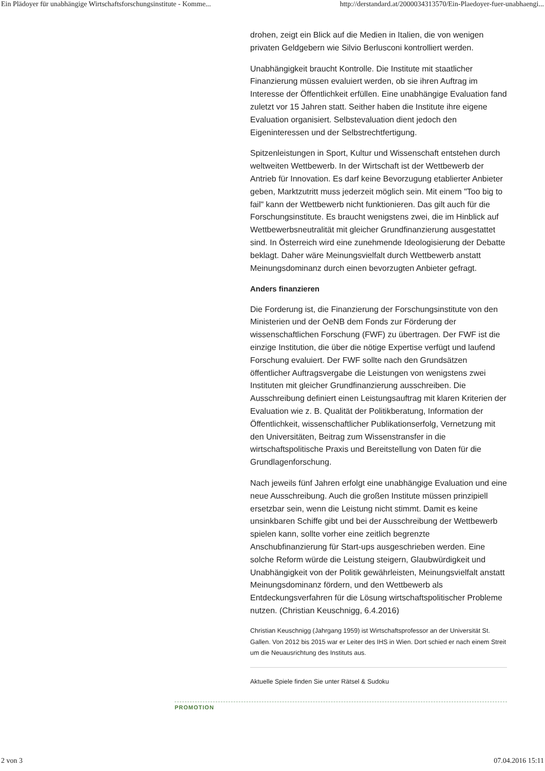Ein Plädoyer für unabhängige Wirtschaftsforschungsinstitute - Komme... http://derstandard.at/2000034313570/Ein-Plaedoyer-fuer-unabhaengi...
drohen, zeigt ein Blick auf die Medien in Italien, die von wenigen privaten Geldgebern wie Silvio Berlusconi kontrolliert werden.
Unabhängigkeit braucht Kontrolle. Die Institute mit staatlicher Finanzierung müssen evaluiert werden, ob sie ihren Auftrag im Interesse der Öffentlichkeit erfüllen. Eine unabhängige Evaluation fand zuletzt vor 15 Jahren statt. Seither haben die Institute ihre eigene Evaluation organisiert. Selbstevaluation dient jedoch den Eigeninteressen und der Selbstrechtfertigung.
Spitzenleistungen in Sport, Kultur und Wissenschaft entstehen durch weltweiten Wettbewerb. In der Wirtschaft ist der Wettbewerb der Antrieb für Innovation. Es darf keine Bevorzugung etablierter Anbieter geben, Marktzutritt muss jederzeit möglich sein. Mit einem "Too big to fail" kann der Wettbewerb nicht funktionieren. Das gilt auch für die Forschungsinstitute. Es braucht wenigstens zwei, die im Hinblick auf Wettbewerbsneutralität mit gleicher Grundfinanzierung ausgestattet sind. In Österreich wird eine zunehmende Ideologisierung der Debatte beklagt. Daher wäre Meinungsvielfalt durch Wettbewerb anstatt Meinungsdominanz durch einen bevorzugten Anbieter gefragt.
Anders finanzieren
Die Forderung ist, die Finanzierung der Forschungsinstitute von den Ministerien und der OeNB dem Fonds zur Förderung der wissenschaftlichen Forschung (FWF) zu übertragen. Der FWF ist die einzige Institution, die über die nötige Expertise verfügt und laufend Forschung evaluiert. Der FWF sollte nach den Grundsätzen öffentlicher Auftragsvergabe die Leistungen von wenigstens zwei Instituten mit gleicher Grundfinanzierung ausschreiben. Die Ausschreibung definiert einen Leistungsauftrag mit klaren Kriterien der Evaluation wie z. B. Qualität der Politikberatung, Information der Öffentlichkeit, wissenschaftlicher Publikationserfolg, Vernetzung mit den Universitäten, Beitrag zum Wissenstransfer in die wirtschaftspolitische Praxis und Bereitstellung von Daten für die Grundlagenforschung.
Nach jeweils fünf Jahren erfolgt eine unabhängige Evaluation und eine neue Ausschreibung. Auch die großen Institute müssen prinzipiell ersetzbar sein, wenn die Leistung nicht stimmt. Damit es keine unsinkbaren Schiffe gibt und bei der Ausschreibung der Wettbewerb spielen kann, sollte vorher eine zeitlich begrenzte Anschubfinanzierung für Start-ups ausgeschrieben werden. Eine solche Reform würde die Leistung steigern, Glaubwürdigkeit und Unabhängigkeit von der Politik gewährleisten, Meinungsvielfalt anstatt Meinungsdominanz fördern, und den Wettbewerb als Entdeckungsverfahren für die Lösung wirtschaftspolitischer Probleme nutzen. (Christian Keuschnigg, 6.4.2016)
Christian Keuschnigg (Jahrgang 1959) ist Wirtschaftsprofessor an der Universität St. Gallen. Von 2012 bis 2015 war er Leiter des IHS in Wien. Dort schied er nach einem Streit um die Neuausrichtung des Instituts aus.
Aktuelle Spiele finden Sie unter Rätsel & Sudoku
PROMOTION
2 von 3 07.04.2016 15:11